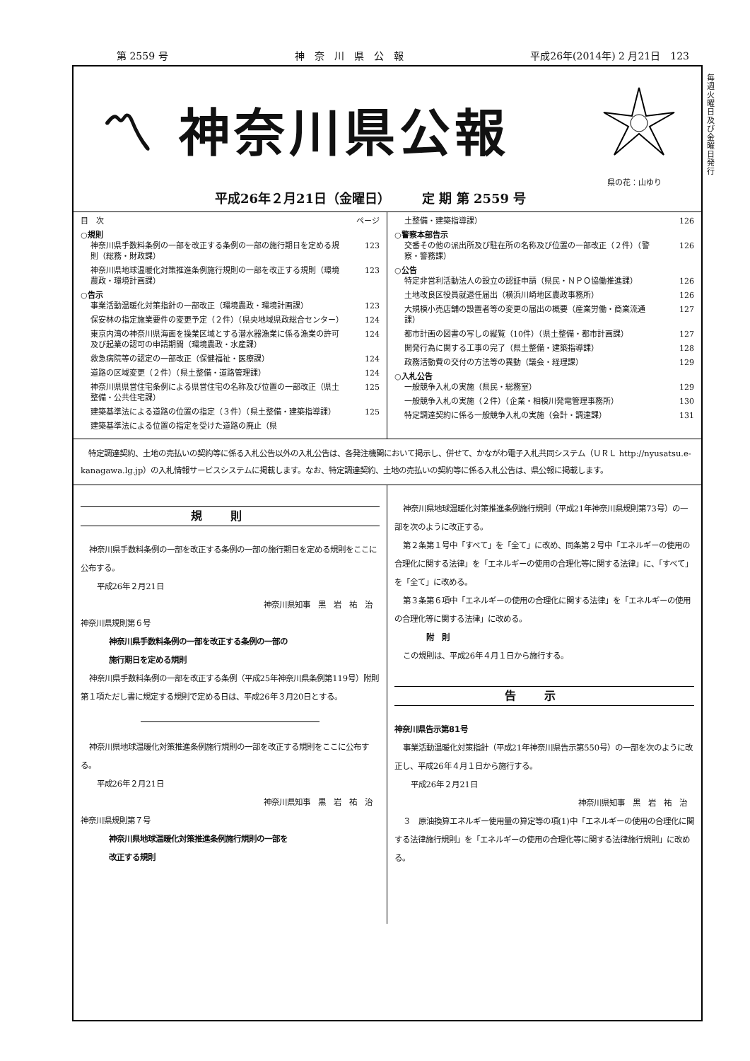第 2559 号 神　奈　川　県　公　報 平成26年(2014年) 2 月21日　123
毎週火曜日及び金曜日発行
〽 神奈川県公報
県の花：山ゆり
平成26年２月21日（金曜日）　　　定 期 第 2559 号
目　次 ページ
○規則
神奈川県手数料条例の一部を改正する条例の一部の施行期日を定める規則（総務・財政課） 123
神奈川県地球温暖化対策推進条例施行規則の一部を改正する規則（環境農政・環境計画課） 123
○告示
事業活動温暖化対策指針の一部改正（環境農政・環境計画課） 123
保安林の指定施業要件の変更予定（２件）（県央地域県政総合センター） 124
東京内湾の神奈川県海面を操業区域とする潜水器漁業に係る漁業の許可及び起業の認可の申請期間（環境農政・水産課） 124
救急病院等の認定の一部改正（保健福祉・医療課） 124
道路の区域変更（２件）（県土整備・道路管理課） 124
神奈川県県営住宅条例による県営住宅の名称及び位置の一部改正（県土整備・公共住宅課） 125
建築基準法による道路の位置の指定（３件）（県土整備・建築指導課） 125
建築基準法による位置の指定を受けた道路の廃止（県
土整備・建築指導課） 126
○警察本部告示
交番その他の派出所及び駐在所の名称及び位置の一部改正（２件）（警察・警務課） 126
○公告
特定非営利活動法人の設立の認証申請（県民・ＮＰＯ協働推進課） 126
土地改良区役員就退任届出（横浜川崎地区農政事務所） 126
大規模小売店舗の設置者等の変更の届出の概要（産業労働・商業流通課） 127
都市計画の図書の写しの縦覧（10件）（県土整備・都市計画課） 127
開発行為に関する工事の完了（県土整備・建築指導課） 128
政務活動費の交付の方法等の異動（議会・経理課） 129
○入札公告
一般競争入札の実施（県民・総務室） 129
一般競争入札の実施（２件）（企業・相模川発電管理事務所） 130
特定調達契約に係る一般競争入札の実施（会計・調達課） 131
　特定調達契約、土地の売払いの契約等に係る入札公告以外の入札公告は、各発注機関において掲示し、併せて、かながわ電子入札共同システム（ＵＲＬ http://nyusatsu.e-kanagawa.lg.jp）の入札情報サービスシステムに掲載します。なお、特定調達契約、土地の売払いの契約等に係る入札公告は、県公報に掲載します。
規則
神奈川県手数料条例の一部を改正する条例の一部の施行期日を定める規則をここに公布する。
　平成26年２月21日
神奈川県知事　黒　岩　祐　治
神奈川県規則第６号
神奈川県手数料条例の一部を改正する条例の一部の
施行期日を定める規則
神奈川県手数料条例の一部を改正する条例（平成25年神奈川県条例第119号）附則第１項ただし書に規定する規則で定める日は、平成26年３月20日とする。
神奈川県地球温暖化対策推進条例施行規則の一部を改正する規則をここに公布する。
　平成26年２月21日
神奈川県知事　黒　岩　祐　治
神奈川県規則第７号
神奈川県地球温暖化対策推進条例施行規則の一部を
改正する規則
神奈川県地球温暖化対策推進条例施行規則（平成21年神奈川県規則第73号）の一部を次のように改正する。
第２条第１号中「すべて」を「全て」に改め、同条第２号中「エネルギーの使用の合理化に関する法律」を「エネルギーの使用の合理化等に関する法律」に、「すべて」を「全て」に改める。
第３条第６項中「エネルギーの使用の合理化に関する法律」を「エネルギーの使用の合理化等に関する法律」に改める。
附　則
この規則は、平成26年４月１日から施行する。
告示
神奈川県告示第81号
事業活動温暖化対策指針（平成21年神奈川県告示第550号）の一部を次のように改正し、平成26年４月１日から施行する。
　平成26年２月21日
神奈川県知事　黒　岩　祐　治
３　原油換算エネルギー使用量の算定等の項(1)中「エネルギーの使用の合理化に関する法律施行規則」を「エネルギーの使用の合理化等に関する法律施行規則」に改める。